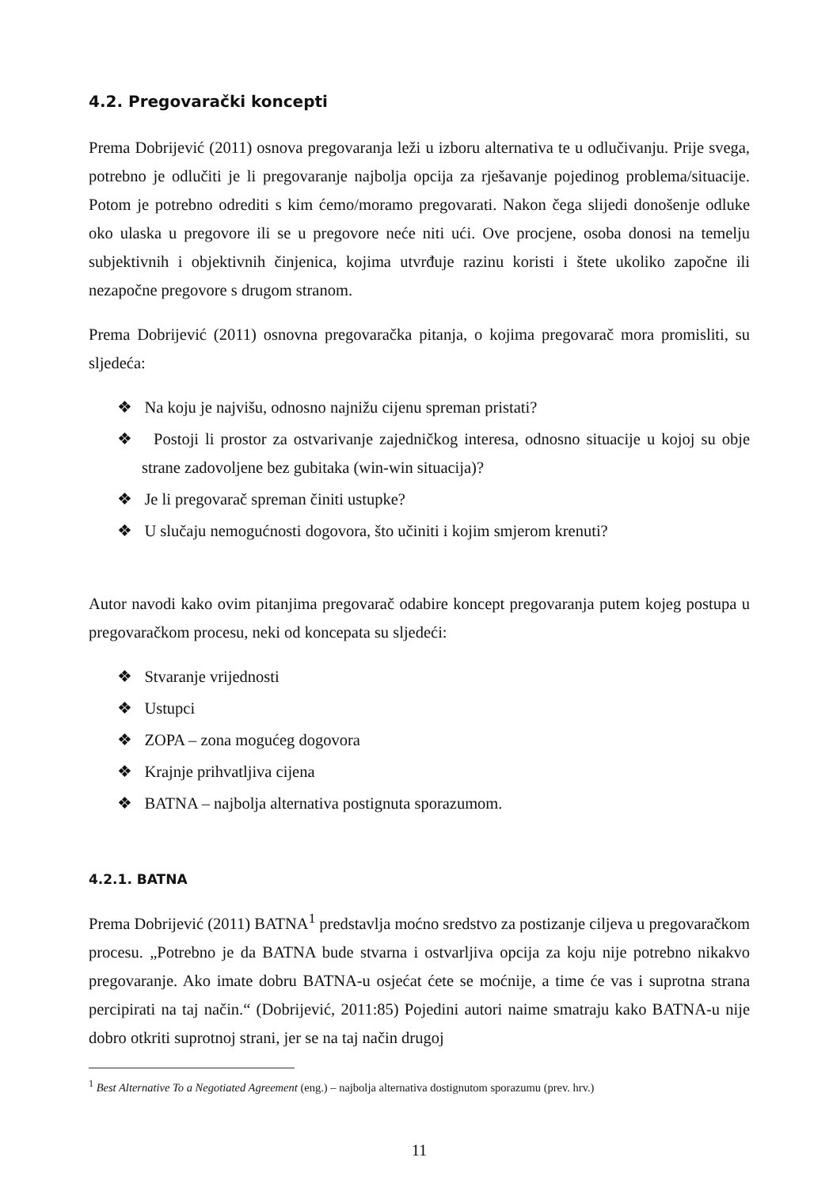4.2. Pregovarački koncepti
Prema Dobrijević (2011) osnova pregovaranja leži u izboru alternativa te u odlučivanju. Prije svega, potrebno je odlučiti je li pregovaranje najbolja opcija za rješavanje pojedinog problema/situacije. Potom je potrebno odrediti s kim ćemo/moramo pregovarati. Nakon čega slijedi donošenje odluke oko ulaska u pregovore ili se u pregovore neće niti ući. Ove procjene, osoba donosi na temelju subjektivnih i objektivnih činjenica, kojima utvrđuje razinu koristi i štete ukoliko započne ili nezapočne pregovore s drugom stranom.
Prema Dobrijević (2011) osnovna pregovaračka pitanja, o kojima pregovarač mora promisliti, su sljedeća:
❖ Na koju je najvišu, odnosno najnižu cijenu spreman pristati?
❖ Postoji li prostor za ostvarivanje zajedničkog interesa, odnosno situacije u kojoj su obje strane zadovoljene bez gubitaka (win-win situacija)?
❖ Je li pregovarač spreman činiti ustupke?
❖ U slučaju nemogućnosti dogovora, što učiniti i kojim smjerom krenuti?
Autor navodi kako ovim pitanjima pregovarač odabire koncept pregovaranja putem kojeg postupa u pregovaračkom procesu, neki od koncepata su sljedeći:
❖ Stvaranje vrijednosti
❖ Ustupci
❖ ZOPA – zona mogućeg dogovora
❖ Krajnje prihvatljiva cijena
❖ BATNA – najbolja alternativa postignuta sporazumom.
4.2.1. BATNA
Prema Dobrijević (2011) BATNA<sup>1</sup> predstavlja moćno sredstvo za postizanje ciljeva u pregovaračkom procesu. „Potrebno je da BATNA bude stvarna i ostvarljiva opcija za koju nije potrebno nikakvo pregovaranje. Ako imate dobru BATNA-u osjećat ćete se moćnije, a time će vas i suprotna strana percipirati na taj način.“ (Dobrijević, 2011:85) Pojedini autori naime smatraju kako BATNA-u nije dobro otkriti suprotnoj strani, jer se na taj način drugoj
<sup>1</sup> Best Alternative To a Negotiated Agreement (eng.) – najbolja alternativa dostignutom sporazumu (prev. hrv.)
11